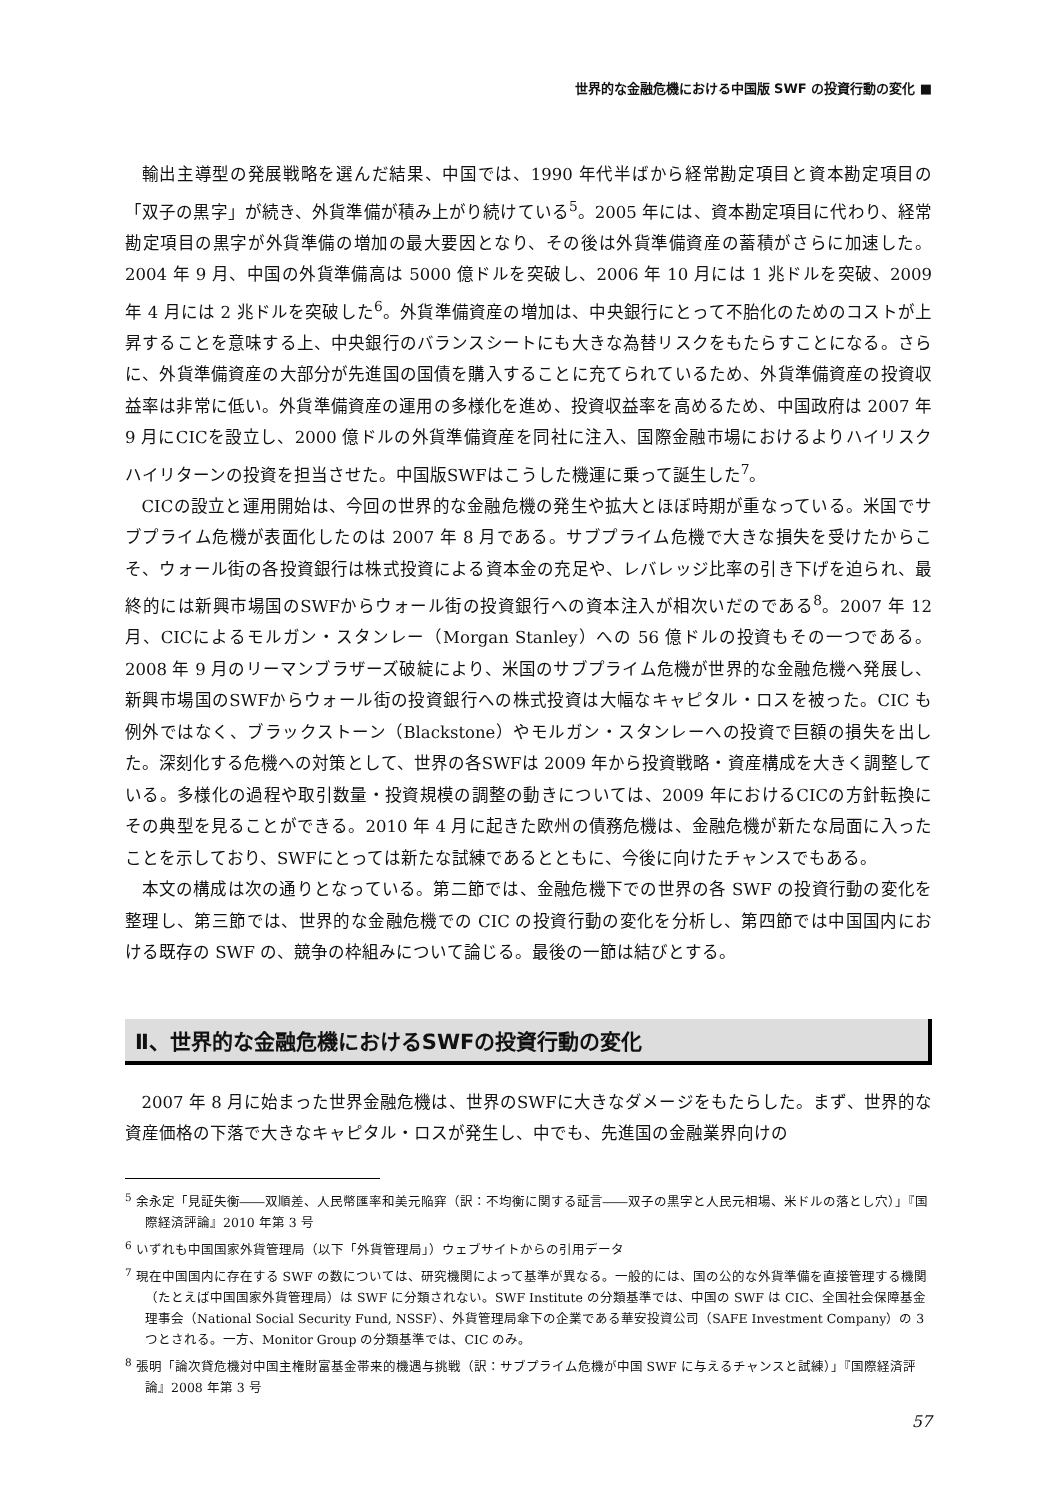世界的な金融危機における中国版 SWF の投資行動の変化 ■
輸出主導型の発展戦略を選んだ結果、中国では、1990 年代半ばから経常勘定項目と資本勘定項目の「双子の黒字」が続き、外貨準備が積み上がり続けている<sup>5</sup>。2005 年には、資本勘定項目に代わり、経常勘定項目の黒字が外貨準備の増加の最大要因となり、その後は外貨準備資産の蓄積がさらに加速した。2004 年 9 月、中国の外貨準備高は 5000 億ドルを突破し、2006 年 10 月には 1 兆ドルを突破、2009 年 4 月には 2 兆ドルを突破した<sup>6</sup>。外貨準備資産の増加は、中央銀行にとって不胎化のためのコストが上昇することを意味する上、中央銀行のバランスシートにも大きな為替リスクをもたらすことになる。さらに、外貨準備資産の大部分が先進国の国債を購入することに充てられているため、外貨準備資産の投資収益率は非常に低い。外貨準備資産の運用の多様化を進め、投資収益率を高めるため、中国政府は 2007 年 9 月にCICを設立し、2000 億ドルの外貨準備資産を同社に注入、国際金融市場におけるよりハイリスクハイリターンの投資を担当させた。中国版SWFはこうした機運に乗って誕生した<sup>7</sup>。
CICの設立と運用開始は、今回の世界的な金融危機の発生や拡大とほぼ時期が重なっている。米国でサブプライム危機が表面化したのは 2007 年 8 月である。サブプライム危機で大きな損失を受けたからこそ、ウォール街の各投資銀行は株式投資による資本金の充足や、レバレッジ比率の引き下げを迫られ、最終的には新興市場国のSWFからウォール街の投資銀行への資本注入が相次いだのである<sup>8</sup>。2007 年 12 月、CICによるモルガン・スタンレー（Morgan Stanley）への 56 億ドルの投資もその一つである。2008 年 9 月のリーマンブラザーズ破綻により、米国のサブプライム危機が世界的な金融危機へ発展し、新興市場国のSWFからウォール街の投資銀行への株式投資は大幅なキャピタル・ロスを被った。CIC も例外ではなく、ブラックストーン（Blackstone）やモルガン・スタンレーへの投資で巨額の損失を出した。深刻化する危機への対策として、世界の各SWFは 2009 年から投資戦略・資産構成を大きく調整している。多様化の過程や取引数量・投資規模の調整の動きについては、2009 年におけるCICの方針転換にその典型を見ることができる。2010 年 4 月に起きた欧州の債務危機は、金融危機が新たな局面に入ったことを示しており、SWFにとっては新たな試練であるとともに、今後に向けたチャンスでもある。
本文の構成は次の通りとなっている。第二節では、金融危機下での世界の各 SWF の投資行動の変化を整理し、第三節では、世界的な金融危機での CIC の投資行動の変化を分析し、第四節では中国国内における既存の SWF の、競争の枠組みについて論じる。最後の一節は結びとする。
Ⅱ、世界的な金融危機におけるSWFの投資行動の変化
2007 年 8 月に始まった世界金融危機は、世界のSWFに大きなダメージをもたらした。まず、世界的な資産価格の下落で大きなキャピタル・ロスが発生し、中でも、先進国の金融業界向けの
<sup>5</sup> 余永定「見証失衡――双順差、人民幣匯率和美元陥穽（訳：不均衡に関する証言――双子の黒字と人民元相場、米ドルの落とし穴）」『国際経済評論』2010 年第 3 号
<sup>6</sup> いずれも中国国家外貨管理局（以下「外貨管理局」）ウェブサイトからの引用データ
<sup>7</sup> 現在中国国内に存在する SWF の数については、研究機関によって基準が異なる。一般的には、国の公的な外貨準備を直接管理する機関（たとえば中国国家外貨管理局）は SWF に分類されない。SWF Institute の分類基準では、中国の SWF は CIC、全国社会保障基金理事会（National Social Security Fund, NSSF）、外貨管理局傘下の企業である華安投資公司（SAFE Investment Company）の 3 つとされる。一方、Monitor Group の分類基準では、CIC のみ。
<sup>8</sup> 張明「論次貸危機対中国主権財富基金帯来的機遇与挑戦（訳：サブプライム危機が中国 SWF に与えるチャンスと試練）」『国際経済評論』2008 年第 3 号
57